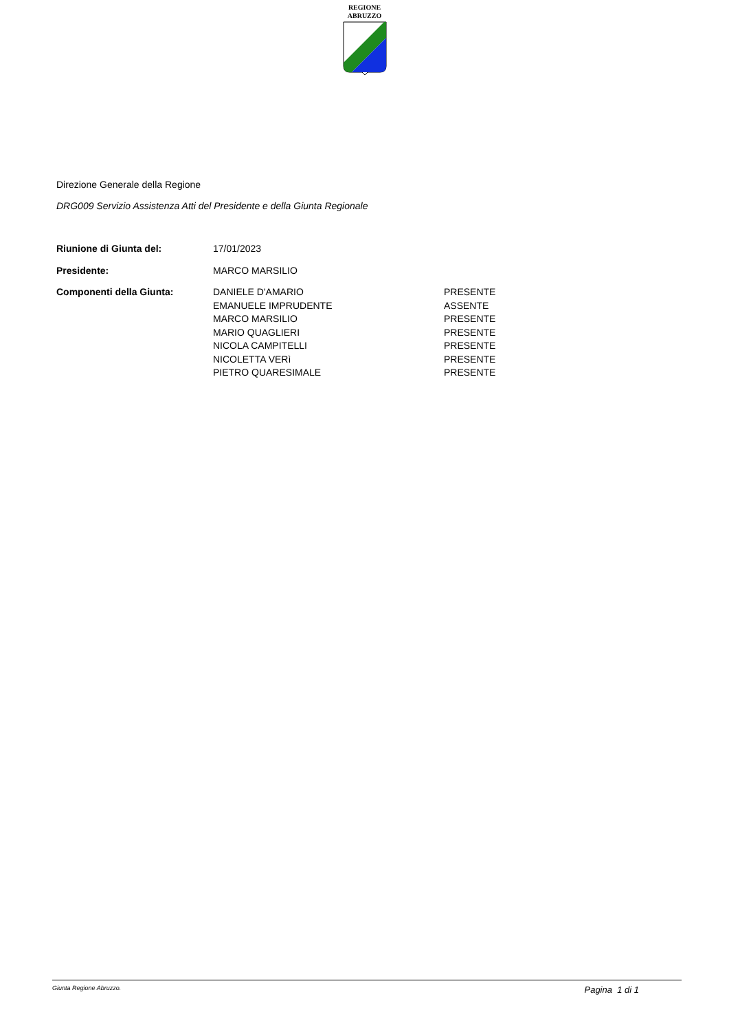REGIONE
ABRUZZO
Direzione Generale della Regione
DRG009 Servizio Assistenza Atti del Presidente e della Giunta Regionale
| Riunione di Giunta del: | 17/01/2023 | |
| Presidente: | MARCO MARSILIO | |
| Componenti della Giunta: | DANIELE D'AMARIO | PRESENTE |
| | EMANUELE IMPRUDENTE | ASSENTE |
| | MARCO MARSILIO | PRESENTE |
| | MARIO QUAGLIERI | PRESENTE |
| | NICOLA CAMPITELLI | PRESENTE |
| | NICOLETTA VERì | PRESENTE |
| | PIETRO QUARESIMALE | PRESENTE |
Giunta Regione Abruzzo. Pagina 1 di 1